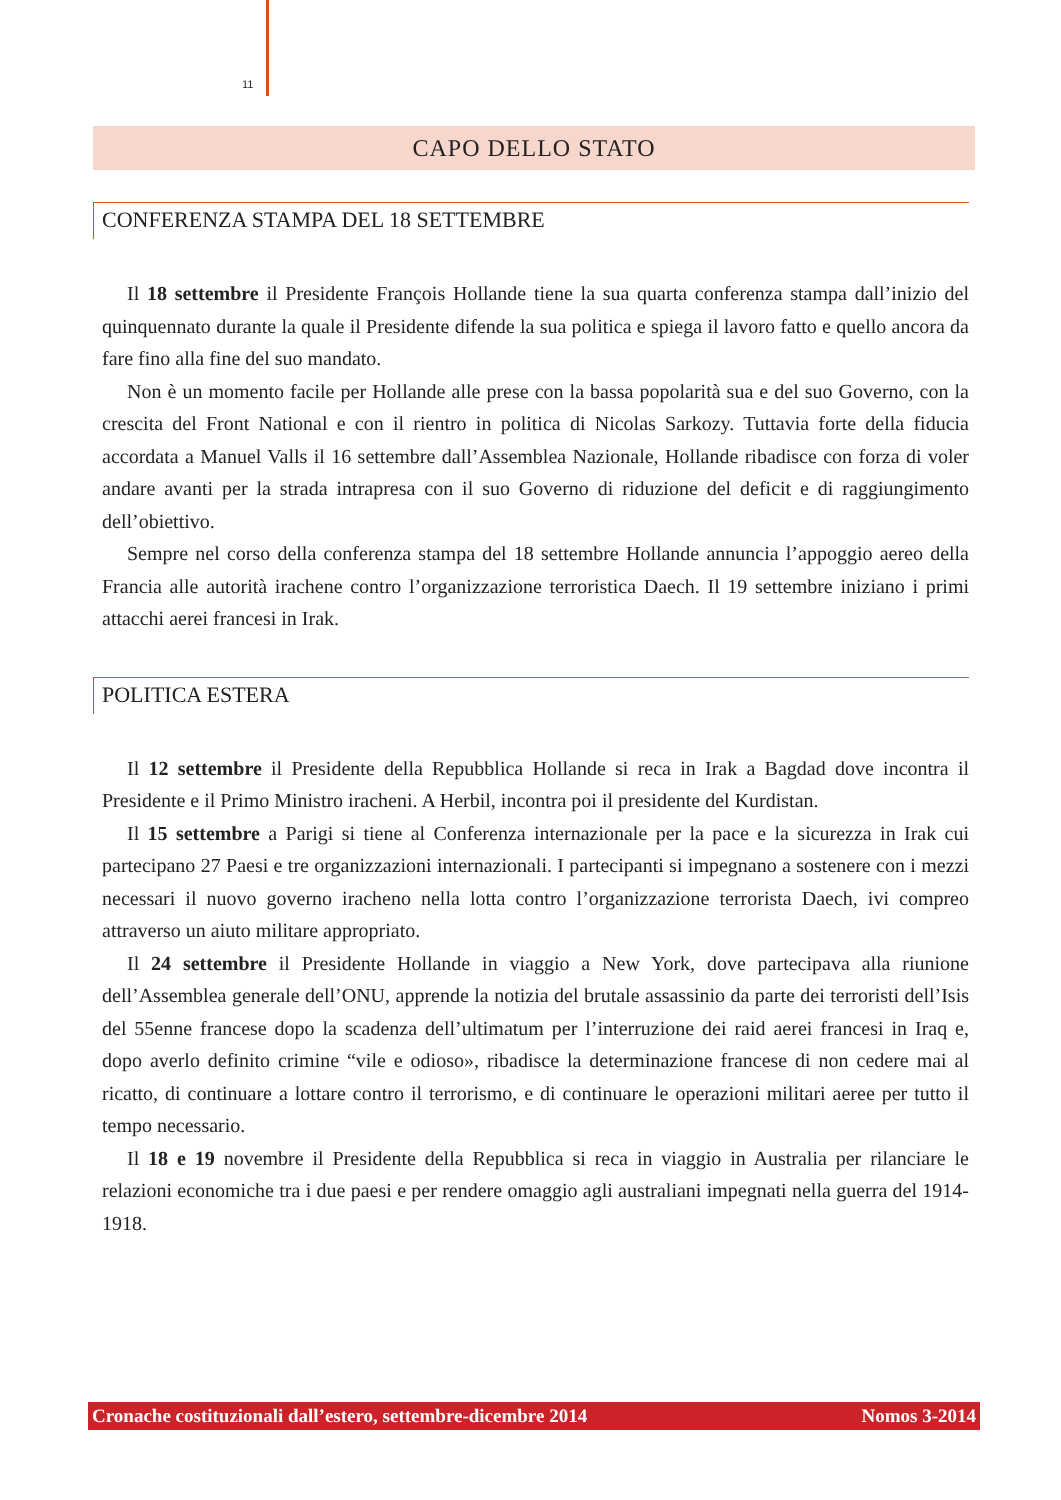11
CAPO DELLO STATO
CONFERENZA STAMPA DEL 18 SETTEMBRE
Il 18 settembre il Presidente François Hollande tiene la sua quarta conferenza stampa dall’inizio del quinquennato durante la quale il Presidente difende la sua politica e spiega il lavoro fatto e quello ancora da fare fino alla fine del suo mandato.
Non è un momento facile per Hollande alle prese con la bassa popolarità sua e del suo Governo, con la crescita del Front National e con il rientro in politica di Nicolas Sarkozy. Tuttavia forte della fiducia accordata a Manuel Valls il 16 settembre dall’Assemblea Nazionale, Hollande ribadisce con forza di voler andare avanti per la strada intrapresa con il suo Governo di riduzione del deficit e di raggiungimento dell’obiettivo.
Sempre nel corso della conferenza stampa del 18 settembre Hollande annuncia l’appoggio aereo della Francia alle autorità irachene contro l’organizzazione terroristica Daech. Il 19 settembre iniziano i primi attacchi aerei francesi in Irak.
POLITICA ESTERA
Il 12 settembre il Presidente della Repubblica Hollande si reca in Irak a Bagdad dove incontra il Presidente e il Primo Ministro iracheni. A Herbil, incontra poi il presidente del Kurdistan.
Il 15 settembre a Parigi si tiene al Conferenza internazionale per la pace e la sicurezza in Irak cui partecipano 27 Paesi e tre organizzazioni internazionali. I partecipanti si impegnano a sostenere con i mezzi necessari il nuovo governo iracheno nella lotta contro l’organizzazione terrorista Daech, ivi compreo attraverso un aiuto militare appropriato.
Il 24 settembre il Presidente Hollande in viaggio a New York, dove partecipava alla riunione dell’Assemblea generale dell’ONU, apprende la notizia del brutale assassinio da parte dei terroristi dell’Isis del 55enne francese dopo la scadenza dell’ultimatum per l’interruzione dei raid aerei francesi in Iraq e, dopo averlo definito crimine “vile e odioso», ribadisce la determinazione francese di non cedere mai al ricatto, di continuare a lottare contro il terrorismo, e di continuare le operazioni militari aeree per tutto il tempo necessario.
Il 18 e 19 novembre il Presidente della Repubblica si reca in viaggio in Australia per rilanciare le relazioni economiche tra i due paesi e per rendere omaggio agli australiani impegnati nella guerra del 1914-1918.
Cronache costituzionali dall’estero, settembre-dicembre 2014 Nomos 3-2014